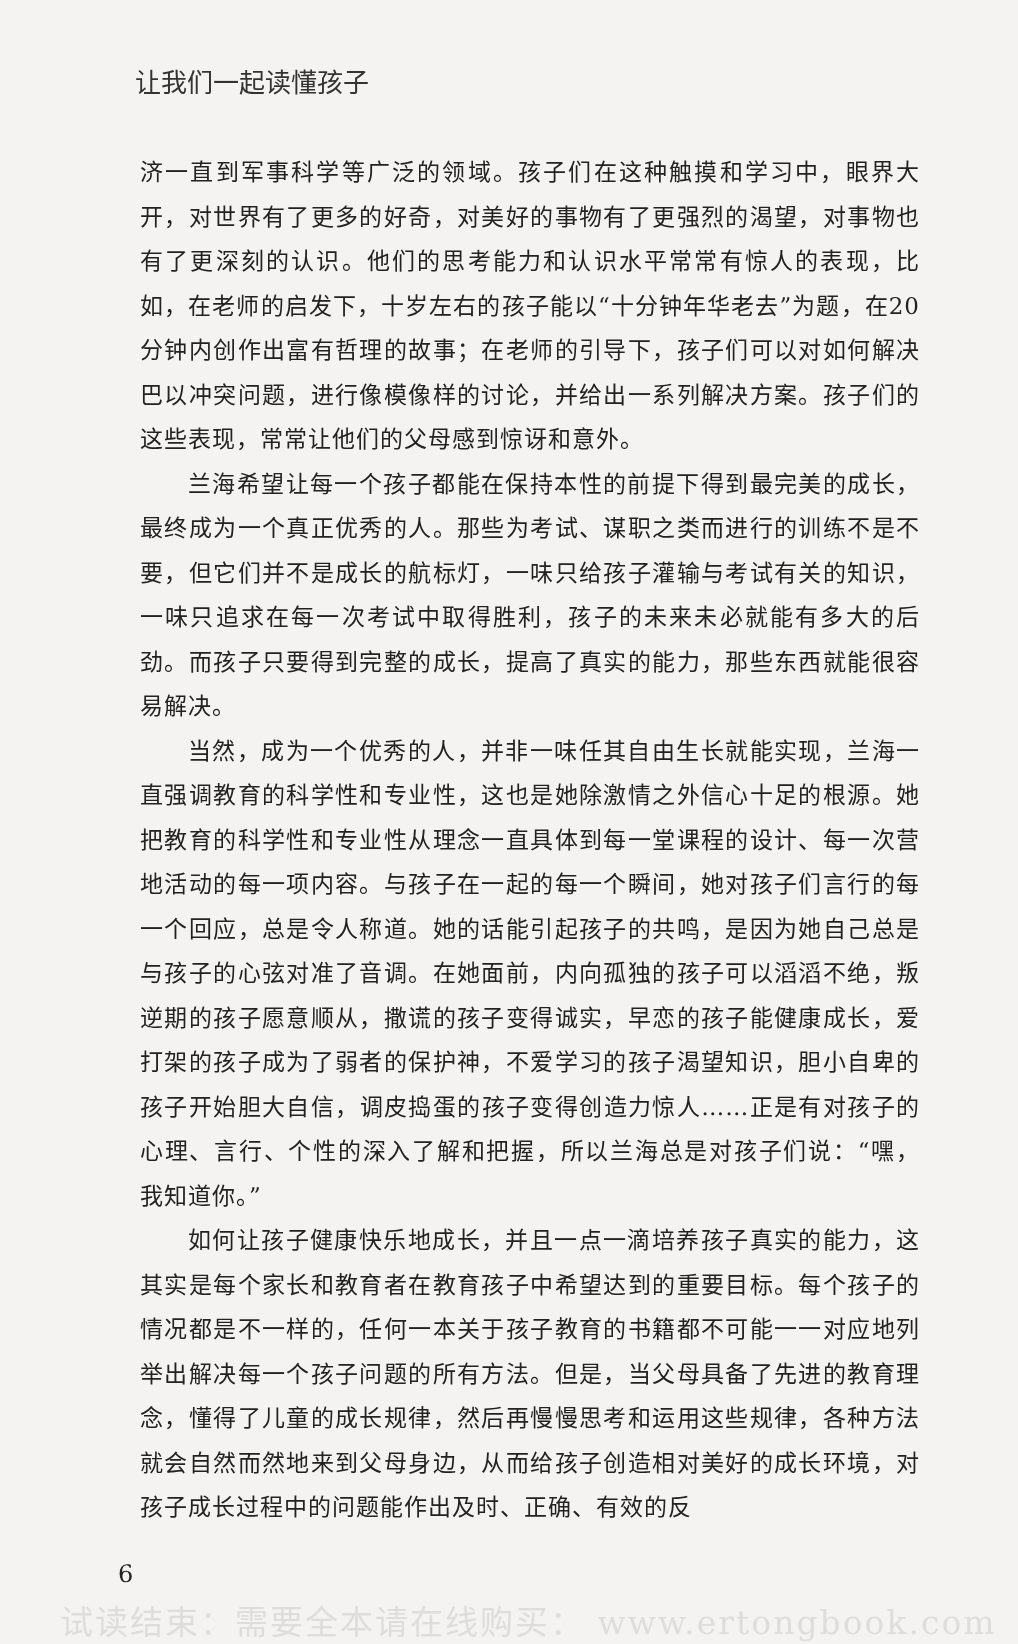让我们一起读懂孩子
济一直到军事科学等广泛的领域。孩子们在这种触摸和学习中，眼界大开，对世界有了更多的好奇，对美好的事物有了更强烈的渴望，对事物也有了更深刻的认识。他们的思考能力和认识水平常常有惊人的表现，比如，在老师的启发下，十岁左右的孩子能以“十分钟年华老去”为题，在20分钟内创作出富有哲理的故事；在老师的引导下，孩子们可以对如何解决巴以冲突问题，进行像模像样的讨论，并给出一系列解决方案。孩子们的这些表现，常常让他们的父母感到惊讶和意外。
兰海希望让每一个孩子都能在保持本性的前提下得到最完美的成长，最终成为一个真正优秀的人。那些为考试、谋职之类而进行的训练不是不要，但它们并不是成长的航标灯，一味只给孩子灌输与考试有关的知识，一味只追求在每一次考试中取得胜利，孩子的未来未必就能有多大的后劲。而孩子只要得到完整的成长，提高了真实的能力，那些东西就能很容易解决。
当然，成为一个优秀的人，并非一味任其自由生长就能实现，兰海一直强调教育的科学性和专业性，这也是她除激情之外信心十足的根源。她把教育的科学性和专业性从理念一直具体到每一堂课程的设计、每一次营地活动的每一项内容。与孩子在一起的每一个瞬间，她对孩子们言行的每一个回应，总是令人称道。她的话能引起孩子的共鸣，是因为她自己总是与孩子的心弦对准了音调。在她面前，内向孤独的孩子可以滔滔不绝，叛逆期的孩子愿意顺从，撒谎的孩子变得诚实，早恋的孩子能健康成长，爱打架的孩子成为了弱者的保护神，不爱学习的孩子渴望知识，胆小自卑的孩子开始胆大自信，调皮捣蛋的孩子变得创造力惊人……正是有对孩子的心理、言行、个性的深入了解和把握，所以兰海总是对孩子们说：“嘿，我知道你。”
如何让孩子健康快乐地成长，并且一点一滴培养孩子真实的能力，这其实是每个家长和教育者在教育孩子中希望达到的重要目标。每个孩子的情况都是不一样的，任何一本关于孩子教育的书籍都不可能一一对应地列举出解决每一个孩子问题的所有方法。但是，当父母具备了先进的教育理念，懂得了儿童的成长规律，然后再慢慢思考和运用这些规律，各种方法就会自然而然地来到父母身边，从而给孩子创造相对美好的成长环境，对孩子成长过程中的问题能作出及时、正确、有效的反
6
试读结束：需要全本请在线购买： www.ertongbook.com